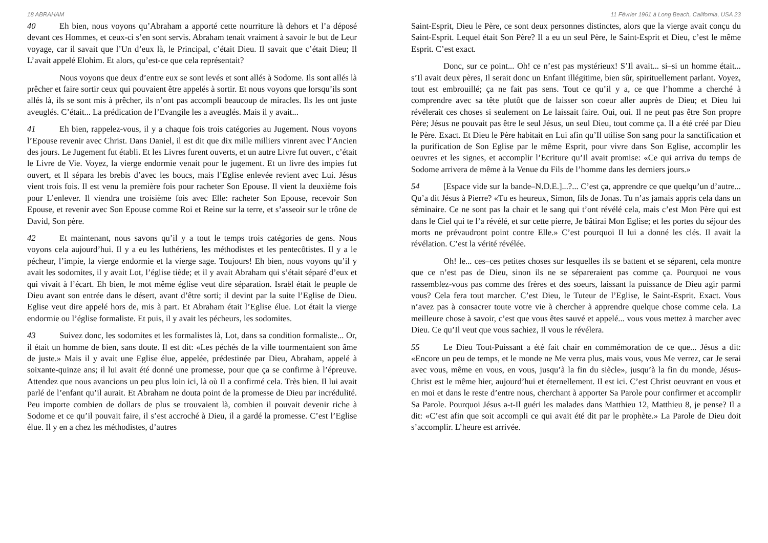18 ABRAHAM
40 Eh bien, nous voyons qu’Abraham a apporté cette nourriture là dehors et l’a déposé devant ces Hommes, et ceux-ci s’en sont servis. Abraham tenait vraiment à savoir le but de Leur voyage, car il savait que l’Un d’eux là, le Principal, c’était Dieu. Il savait que c’était Dieu; Il L’avait appelé Elohim. Et alors, qu’est-ce que cela représentait?
Nous voyons que deux d’entre eux se sont levés et sont allés à Sodome. Ils sont allés là prêcher et faire sortir ceux qui pouvaient être appelés à sortir. Et nous voyons que lorsqu’ils sont allés là, ils se sont mis à prêcher, ils n’ont pas accompli beaucoup de miracles. Ils les ont juste aveuglés. C’était... La prédication de l’Evangile les a aveuglés. Mais il y avait...
41 Eh bien, rappelez-vous, il y a chaque fois trois catégories au Jugement. Nous voyons l’Epouse revenir avec Christ. Dans Daniel, il est dit que dix mille milliers vinrent avec l’Ancien des jours. Le Jugement fut établi. Et les Livres furent ouverts, et un autre Livre fut ouvert, c’était le Livre de Vie. Voyez, la vierge endormie venait pour le jugement. Et un livre des impies fut ouvert, et Il sépara les brebis d’avec les boucs, mais l’Eglise enlevée revient avec Lui. Jésus vient trois fois. Il est venu la première fois pour racheter Son Epouse. Il vient la deuxième fois pour L’enlever. Il viendra une troisième fois avec Elle: racheter Son Epouse, recevoir Son Epouse, et revenir avec Son Epouse comme Roi et Reine sur la terre, et s’asseoir sur le trône de David, Son père.
42 Et maintenant, nous savons qu’il y a tout le temps trois catégories de gens. Nous voyons cela aujourd’hui. Il y a eu les luthériens, les méthodistes et les pentecôtistes. Il y a le pécheur, l’impie, la vierge endormie et la vierge sage. Toujours! Eh bien, nous voyons qu’il y avait les sodomites, il y avait Lot, l’église tiède; et il y avait Abraham qui s’était séparé d’eux et qui vivait à l’écart. Eh bien, le mot même église veut dire séparation. Israël était le peuple de Dieu avant son entrée dans le désert, avant d’être sorti; il devint par la suite l’Eglise de Dieu. Eglise veut dire appelé hors de, mis à part. Et Abraham était l’Eglise élue. Lot était la vierge endormie ou l’église formaliste. Et puis, il y avait les pécheurs, les sodomites.
43 Suivez donc, les sodomites et les formalistes là, Lot, dans sa condition formaliste... Or, il était un homme de bien, sans doute. Il est dit: «Les péchés de la ville tourmentaient son âme de juste.» Mais il y avait une Eglise élue, appelée, prédestinée par Dieu, Abraham, appelé à soixante-quinze ans; il lui avait été donné une promesse, pour que ça se confirme à l’épreuve. Attendez que nous avancions un peu plus loin ici, là où Il a confirmé cela. Très bien. Il lui avait parlé de l’enfant qu’il aurait. Et Abraham ne douta point de la promesse de Dieu par incrédulité. Peu importe combien de dollars de plus se trouvaient là, combien il pouvait devenir riche à Sodome et ce qu’il pouvait faire, il s’est accroché à Dieu, il a gardé la promesse. C’est l’Eglise élue. Il y en a chez les méthodistes, d’autres
11 Février 1961 à Long Beach, California, USA 23
Saint-Esprit, Dieu le Père, ce sont deux personnes distinctes, alors que la vierge avait conçu du Saint-Esprit. Lequel était Son Père? Il a eu un seul Père, le Saint-Esprit et Dieu, c’est le même Esprit. C’est exact.
Donc, sur ce point... Oh! ce n’est pas mystérieux! S’Il avait... si–si un homme était... s’Il avait deux pères, Il serait donc un Enfant illégitime, bien sûr, spirituellement parlant. Voyez, tout est embrouillé; ça ne fait pas sens. Tout ce qu’il y a, ce que l’homme a cherché à comprendre avec sa tête plutôt que de laisser son coeur aller auprès de Dieu; et Dieu lui révélerait ces choses si seulement on Le laissait faire. Oui, oui. Il ne peut pas être Son propre Père; Jésus ne pouvait pas être le seul Jésus, un seul Dieu, tout comme ça. Il a été créé par Dieu le Père. Exact. Et Dieu le Père habitait en Lui afin qu’Il utilise Son sang pour la sanctification et la purification de Son Eglise par le même Esprit, pour vivre dans Son Eglise, accomplir les oeuvres et les signes, et accomplir l’Ecriture qu’Il avait promise: «Ce qui arriva du temps de Sodome arrivera de même à la Venue du Fils de l’homme dans les derniers jours.»
54 [Espace vide sur la bande–N.D.E.]...?... C’est ça, apprendre ce que quelqu’un d’autre... Qu’a dit Jésus à Pierre? «Tu es heureux, Simon, fils de Jonas. Tu n’as jamais appris cela dans un séminaire. Ce ne sont pas la chair et le sang qui t’ont révélé cela, mais c’est Mon Père qui est dans le Ciel qui te l’a révélé, et sur cette pierre, Je bâtirai Mon Eglise; et les portes du séjour des morts ne prévaudront point contre Elle.» C’est pourquoi Il lui a donné les clés. Il avait la révélation. C’est la vérité révélée.
Oh! le... ces–ces petites choses sur lesquelles ils se battent et se séparent, cela montre que ce n’est pas de Dieu, sinon ils ne se sépareraient pas comme ça. Pourquoi ne vous rassemblez-vous pas comme des frères et des soeurs, laissant la puissance de Dieu agir parmi vous? Cela fera tout marcher. C’est Dieu, le Tuteur de l’Eglise, le Saint-Esprit. Exact. Vous n’avez pas à consacrer toute votre vie à chercher à apprendre quelque chose comme cela. La meilleure chose à savoir, c’est que vous êtes sauvé et appelé... vous vous mettez à marcher avec Dieu. Ce qu’Il veut que vous sachiez, Il vous le révélera.
55 Le Dieu Tout-Puissant a été fait chair en commémoration de ce que... Jésus a dit: «Encore un peu de temps, et le monde ne Me verra plus, mais vous, vous Me verrez, car Je serai avec vous, même en vous, en vous, jusqu’à la fin du siècle», jusqu’à la fin du monde, Jésus-Christ est le même hier, aujourd’hui et éternellement. Il est ici. C’est Christ oeuvrant en vous et en moi et dans le reste d’entre nous, cherchant à apporter Sa Parole pour confirmer et accomplir Sa Parole. Pourquoi Jésus a-t-Il guéri les malades dans Matthieu 12, Matthieu 8, je pense? Il a dit: «C’est afin que soit accompli ce qui avait été dit par le prophète.» La Parole de Dieu doit s’accomplir. L’heure est arrivée.